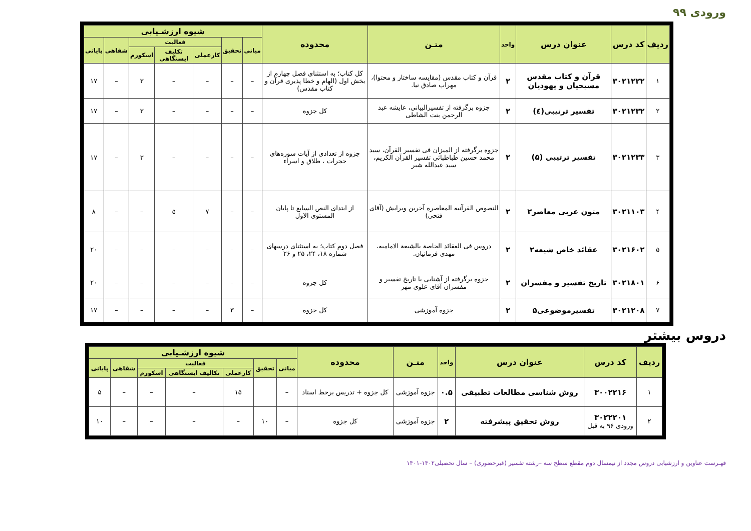ورودی ۹۹
| ردیف | کد درس | عنوان درس | واحد | متـن | محدوده | شیوه ارزشـیابی | | | | | | |
| --- | --- | --- | --- | --- | --- | --- | --- | --- | --- | --- | --- | --- |
| | | | | | | میانی | تحقیق | فعالیت | | | شفاهی | پایانی |
| | | | | | | | | کارعملی | تکلیف ایستگاهی | اسکورم | | |
| ۱ | ۳۰۲۱۲۲۲ | قرآن و کتاب مقدس مسیحیان و یهودیان | ۲ | قرآن و کتاب مقدس (مقایسه ساختار و محتوا)، مهراب صادق نیا. | کل کتاب؛ به استثنای فصل چهارم از بخش اول (الهام و خطا پذیری قرآن و کتاب مقدس) | – | – | – | – | ۳ | – | ۱۷ |
| ۲ | ۳۰۲۱۲۳۲ | تفسیر ترتیبی(٤) | ۲ | جزوه برگرفته از تفسیرالبیانی، عایشه عبد الرحمن بنت الشاطی | کل جزوه | – | – | – | – | ۳ | – | ۱۷ |
| ۳ | ۳۰۲۱۲۳۳ | تفسیر ترتیبی (۵) | ۲ | جزوه برگرفته از الميزان فی تفسیر القرآن، سید محمد حسین طباطبائی تفسیر القرآن الکریم، سید عبدالله شبر | جزوه از تعدادی از آیات سوره‌های حجرات ، طلاق و اسراء | – | – | – | – | ۳ | – | ۱۷ |
| ۴ | ۳۰۲۱۱۰۳ | متون عربی معاصر۲ | ۲ | النصوص القرآنیه المعاصره آخرین ویرایش (آقای فتحی) | از ابتدای النص السابع تا پایان المستوى الاول | – | – | ۷ | ۵ | – | – | ۸ |
| ۵ | ۳۰۲۱۶۰۲ | عقائد خاص شیعه۲ | ۲ | دروس فی العقائد الخاصة بالشیعة الامامیه، مهدی فرمانیان. | فصل دوم کتاب؛ به استثنای درسهای شماره ۱۸، ۲۴، ۲۵ و ۲۶ | – | – | – | – | – | – | ۲۰ |
| ۶ | ۳۰۲۱۸۰۱ | تاریخ تفسیر و مفسران | ۲ | جزوه برگرفته از آشنایی با تاریخ تفسیر و مفسران آقای علوی مهر | کل جزوه | – | – | – | – | – | – | ۲۰ |
| ۷ | ۳۰۲۱۲۰۸ | تفسیرموضوعی۵ | ۲ | جزوه آموزشی | کل جزوه | – | ۳ | – | – | – | – | ۱۷ |
دروس بیشتر
| ردیف | کد درس | عنوان درس | واحد | متـن | محدوده | شیوه ارزشـیابی | | | | | | |
| --- | --- | --- | --- | --- | --- | --- | --- | --- | --- | --- | --- | --- |
| | | | | | | میانی | تحقیق | فعالیت | | | شفاهی | پایانی |
| | | | | | | | | کارعملی | تکالیف ایستگاهی | اسکورم | | |
| ۱ | ۳۰۰۲۲۱۶ | روش شناسی مطالعات تطبیقی | ۰.۵ | جزوه آموزشی | کل جزوه + تدریس برخط استاد | – | | ۱۵ | – | – | – | ۵ |
| ۲ | ۳۰۲۲۲۰۱ ورودی ۹۶ به قبل | روش تحقیق پیشرفته | ۲ | جزوه آموزشی | کل جزوه | – | ۱۰ | – | – | – | – | ۱۰ |
فهـرست عناوین و ارزشیابی دروس مجدد از نیمسال دوم مقطع سطح سه –رشته تفسیر (غیرحضوری) – سال تحصیلی۱۴۰۲-۱۴۰۱